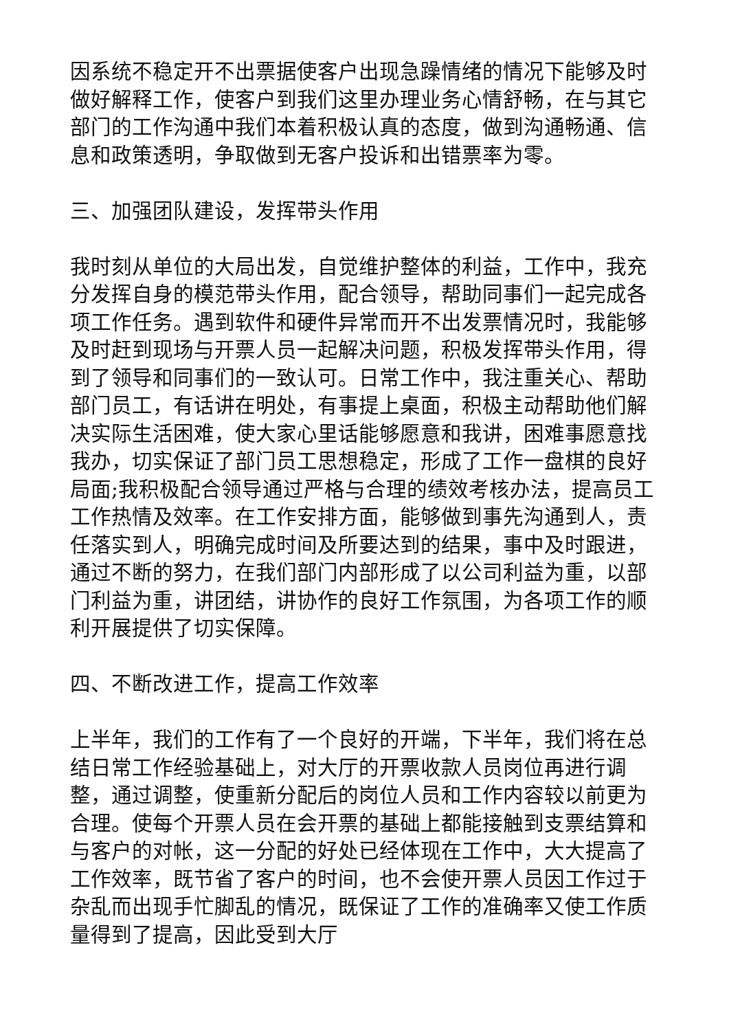因系统不稳定开不出票据使客户出现急躁情绪的情况下能够及时做好解释工作，使客户到我们这里办理业务心情舒畅，在与其它部门的工作沟通中我们本着积极认真的态度，做到沟通畅通、信息和政策透明，争取做到无客户投诉和出错票率为零。
三、加强团队建设，发挥带头作用
我时刻从单位的大局出发，自觉维护整体的利益，工作中，我充分发挥自身的模范带头作用，配合领导，帮助同事们一起完成各项工作任务。遇到软件和硬件异常而开不出发票情况时，我能够及时赶到现场与开票人员一起解决问题，积极发挥带头作用，得到了领导和同事们的一致认可。日常工作中，我注重关心、帮助部门员工，有话讲在明处，有事提上桌面，积极主动帮助他们解决实际生活困难，使大家心里话能够愿意和我讲，困难事愿意找我办，切实保证了部门员工思想稳定，形成了工作一盘棋的良好局面;我积极配合领导通过严格与合理的绩效考核办法，提高员工工作热情及效率。在工作安排方面，能够做到事先沟通到人，责任落实到人，明确完成时间及所要达到的结果，事中及时跟进，通过不断的努力，在我们部门内部形成了以公司利益为重，以部门利益为重，讲团结，讲协作的良好工作氛围，为各项工作的顺利开展提供了切实保障。
四、不断改进工作，提高工作效率
上半年，我们的工作有了一个良好的开端，下半年，我们将在总结日常工作经验基础上，对大厅的开票收款人员岗位再进行调整，通过调整，使重新分配后的岗位人员和工作内容较以前更为合理。使每个开票人员在会开票的基础上都能接触到支票结算和与客户的对帐，这一分配的好处已经体现在工作中，大大提高了工作效率，既节省了客户的时间，也不会使开票人员因工作过于杂乱而出现手忙脚乱的情况，既保证了工作的准确率又使工作质量得到了提高，因此受到大厅